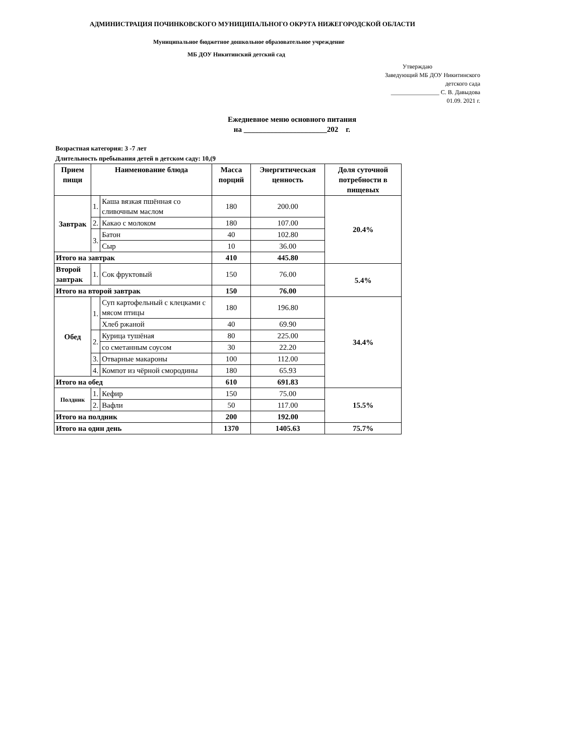АДМИНИСТРАЦИЯ ПОЧИНКОВСКОГО МУНИЦИПАЛЬНОГО ОКРУГА НИЖЕГОРОДСКОЙ ОБЛАСТИ
Муниципальное бюджетное дошкольное образовательное учреждение
МБ ДОУ Никитинский детский сад
Утверждаю
Заведующий МБ ДОУ Никитинского
детского сада
________________ С. В. Давыдова
01.09. 2021 г.
Ежедневное меню основного питания
на ______________________202 г.
Возрастная категория: 3 -7 лет
Длительность пребывания детей в детском саду: 10,(9
| Прием пищи | Наименование блюда | | Масса порций | Энергитическая ценность | Доля суточной потребности в пищевых |
| --- | --- | --- | --- | --- | --- |
| Завтрак | 1. | Каша вязкая пшённая со сливочным маслом | 180 | 200.00 | 20.4% |
| | 2. | Какао с молоком | 180 | 107.00 | |
| | 3. | Батон | 40 | 102.80 | |
| | | Сыр | 10 | 36.00 | |
| Итого на завтрак | | | 410 | 445.80 | |
| Второй завтрак | 1. | Сок фруктовый | 150 | 76.00 | 5.4% |
| Итого на второй завтрак | | | 150 | 76.00 | |
| Обед | 1. | Суп картофельный с клецками с мясом птицы | 180 | 196.80 | 34.4% |
| | | Хлеб ржаной | 40 | 69.90 | |
| | 2. | Курица тушёная | 80 | 225.00 | |
| | | со сметанным соусом | 30 | 22.20 | |
| | 3. | Отварные макароны | 100 | 112.00 | |
| | 4. | Компот из чёрной смородины | 180 | 65.93 | |
| Итого на обед | | | 610 | 691.83 | |
| Полдник | 1. | Кефир | 150 | 75.00 | 15.5% |
| | 2. | Вафли | 50 | 117.00 | |
| Итого на полдник | | | 200 | 192.00 | |
| Итого на один день | | | 1370 | 1405.63 | 75.7% |